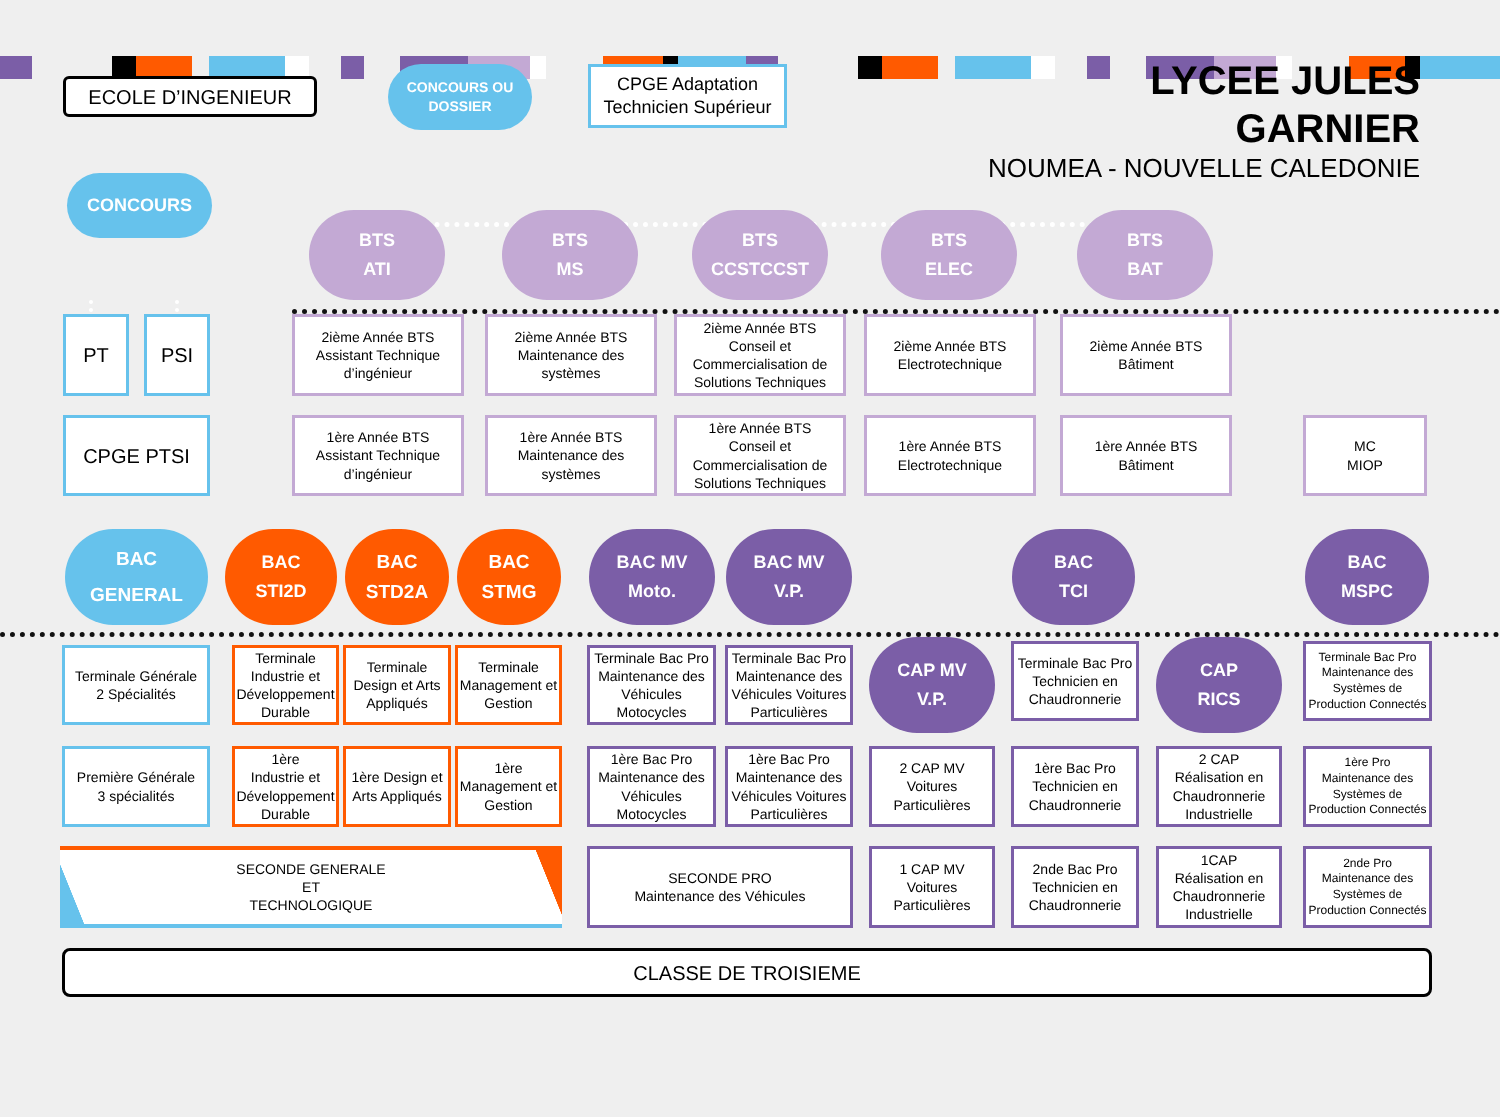ECOLE D’INGENIEUR
CONCOURS OU
DOSSIER
CPGE Adaptation
Technicien Supérieur
LYCEE JULES GARNIER
NOUMEA - NOUVELLE CALEDONIE
CONCOURS
BTS
ATI
BTS
MS
BTS
CCSTCCST
BTS
ELEC
BTS
BAT
PT PSI
2ième Année BTS
Assistant Technique
d’ingénieur
2ième Année BTS
Maintenance des
systèmes
2ième Année BTS
Conseil et
Commercialisation de
Solutions Techniques
2ième Année BTS
Electrotechnique
2ième Année BTS
Bâtiment
CPGE PTSI
1ère Année BTS
Assistant Technique
d’ingénieur
1ère Année BTS
Maintenance des
systèmes
1ère Année BTS
Conseil et
Commercialisation de
Solutions Techniques
1ère Année BTS
Electrotechnique
1ère Année BTS
Bâtiment
MC
MIOP
BAC
GENERAL
BAC
STI2D
BAC
STD2A
BAC
STMG
BAC MV
Moto.
BAC MV
V.P.
BAC
TCI
BAC
MSPC
Terminale Générale
2 Spécialités
Terminale
Industrie et
Développement
Durable
Terminale
Design et Arts
Appliqués
Terminale
Management et
Gestion
Terminale Bac Pro
Maintenance des
Véhicules
Motocycles
Terminale Bac Pro
Maintenance des
Véhicules Voitures
Particulières
CAP MV
V.P.
Terminale Bac Pro
Technicien en
Chaudronnerie
CAP
RICS
Terminale Bac Pro
Maintenance des
Systèmes de
Production Connectés
Première Générale
3 spécialités
1ère
Industrie et
Développement
Durable
1ère Design et
Arts Appliqués
1ère
Management et
Gestion
1ère Bac Pro
Maintenance des
Véhicules
Motocycles
1ère Bac Pro
Maintenance des
Véhicules Voitures
Particulières
2 CAP MV
Voitures
Particulières
1ère Bac Pro
Technicien en
Chaudronnerie
2 CAP
Réalisation en
Chaudronnerie
Industrielle
1ère Pro
Maintenance des
Systèmes de
Production Connectés
SECONDE GENERALE
ET
TECHNOLOGIQUE
SECONDE PRO
Maintenance des Véhicules
1 CAP MV
Voitures
Particulières
2nde Bac Pro
Technicien en
Chaudronnerie
1CAP
Réalisation en
Chaudronnerie
Industrielle
2nde Pro
Maintenance des
Systèmes de
Production Connectés
CLASSE DE TROISIEME